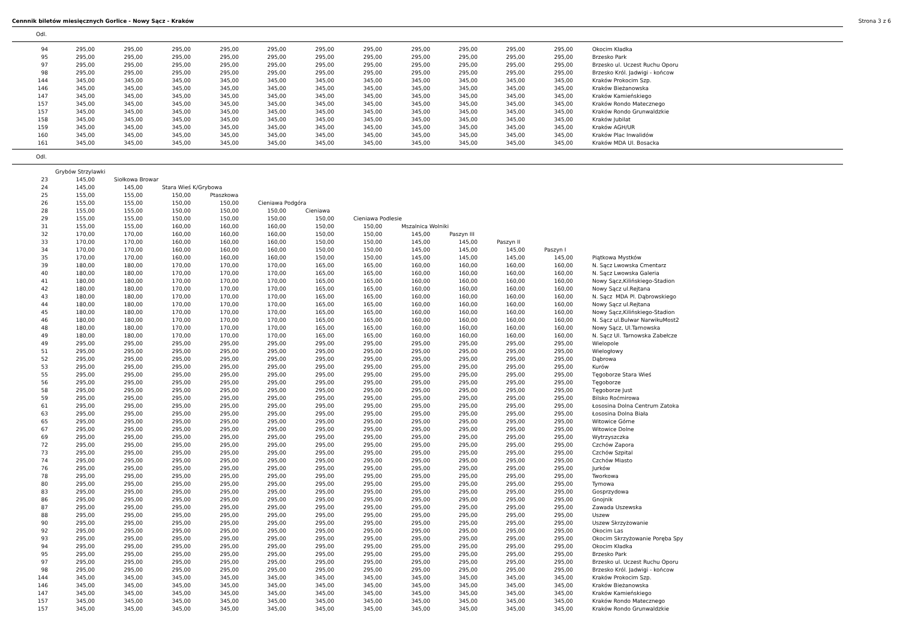Cennnik biletów miesięcznych Gorlice - Nowy Sącz - Kraków Strona 3 z 6
Odl.
| 94 | 295,00 | 295,00 | 295,00 | 295,00 | 295,00 | 295,00 | 295,00 | 295,00 | 295,00 | 295,00 | 295,00 | Okocim Kładka |
| 95 | 295,00 | 295,00 | 295,00 | 295,00 | 295,00 | 295,00 | 295,00 | 295,00 | 295,00 | 295,00 | 295,00 | Brzesko Park |
| 97 | 295,00 | 295,00 | 295,00 | 295,00 | 295,00 | 295,00 | 295,00 | 295,00 | 295,00 | 295,00 | 295,00 | Brzesko ul. Uczest Ruchu Oporu |
| 98 | 295,00 | 295,00 | 295,00 | 295,00 | 295,00 | 295,00 | 295,00 | 295,00 | 295,00 | 295,00 | 295,00 | Brzesko Król. Jadwigi - końcow |
| 144 | 345,00 | 345,00 | 345,00 | 345,00 | 345,00 | 345,00 | 345,00 | 345,00 | 345,00 | 345,00 | 345,00 | Kraków Prokocim Szp. |
| 146 | 345,00 | 345,00 | 345,00 | 345,00 | 345,00 | 345,00 | 345,00 | 345,00 | 345,00 | 345,00 | 345,00 | Kraków Bieżanowska |
| 147 | 345,00 | 345,00 | 345,00 | 345,00 | 345,00 | 345,00 | 345,00 | 345,00 | 345,00 | 345,00 | 345,00 | Kraków Kamieńskiego |
| 157 | 345,00 | 345,00 | 345,00 | 345,00 | 345,00 | 345,00 | 345,00 | 345,00 | 345,00 | 345,00 | 345,00 | Kraków Rondo Matecznego |
| 157 | 345,00 | 345,00 | 345,00 | 345,00 | 345,00 | 345,00 | 345,00 | 345,00 | 345,00 | 345,00 | 345,00 | Kraków Rondo Grunwaldzkie |
| 158 | 345,00 | 345,00 | 345,00 | 345,00 | 345,00 | 345,00 | 345,00 | 345,00 | 345,00 | 345,00 | 345,00 | Kraków Jubilat |
| 159 | 345,00 | 345,00 | 345,00 | 345,00 | 345,00 | 345,00 | 345,00 | 345,00 | 345,00 | 345,00 | 345,00 | Kraków AGH/UR |
| 160 | 345,00 | 345,00 | 345,00 | 345,00 | 345,00 | 345,00 | 345,00 | 345,00 | 345,00 | 345,00 | 345,00 | Kraków Plac Inwalidów |
| 161 | 345,00 | 345,00 | 345,00 | 345,00 | 345,00 | 345,00 | 345,00 | 345,00 | 345,00 | 345,00 | 345,00 | Kraków MDA Ul. Bosacka |
Odl.
| | Grybów Strzylawki | | | | | | | | | | | |
| 23 | 145,00 | Siołkowa Browar | | | | | | | | | | |
| 24 | 145,00 | 145,00 | Stara Wieś K/Grybowa | | | | | | | | | |
| 25 | 155,00 | 155,00 | 150,00 | Ptaszkowa | | | | | | | | |
| 26 | 155,00 | 155,00 | 150,00 | 150,00 | Cieniawa Podgóra | | | | | | | |
| 28 | 155,00 | 155,00 | 150,00 | 150,00 | 150,00 | Cieniawa | | | | | | |
| 29 | 155,00 | 155,00 | 150,00 | 150,00 | 150,00 | 150,00 | Cieniawa Podlesie | | | | | |
| 31 | 155,00 | 155,00 | 160,00 | 160,00 | 160,00 | 150,00 | 150,00 | Mszalnica Wolniki | | | | |
| 32 | 170,00 | 170,00 | 160,00 | 160,00 | 160,00 | 150,00 | 150,00 | 145,00 | Paszyn III | | | |
| 33 | 170,00 | 170,00 | 160,00 | 160,00 | 160,00 | 150,00 | 150,00 | 145,00 | 145,00 | Paszyn II | | |
| 34 | 170,00 | 170,00 | 160,00 | 160,00 | 160,00 | 150,00 | 150,00 | 145,00 | 145,00 | 145,00 | Paszyn I | |
| 35 | 170,00 | 170,00 | 160,00 | 160,00 | 160,00 | 150,00 | 150,00 | 145,00 | 145,00 | 145,00 | 145,00 | Piątkowa Mystków |
| 39 | 180,00 | 180,00 | 170,00 | 170,00 | 170,00 | 165,00 | 165,00 | 160,00 | 160,00 | 160,00 | 160,00 | N. Sącz Lwowska Cmentarz |
| 40 | 180,00 | 180,00 | 170,00 | 170,00 | 170,00 | 165,00 | 165,00 | 160,00 | 160,00 | 160,00 | 160,00 | N. Sącz Lwowska Galeria |
| 41 | 180,00 | 180,00 | 170,00 | 170,00 | 170,00 | 165,00 | 165,00 | 160,00 | 160,00 | 160,00 | 160,00 | Nowy Sącz,Kilińskiego-Stadion |
| 42 | 180,00 | 180,00 | 170,00 | 170,00 | 170,00 | 165,00 | 165,00 | 160,00 | 160,00 | 160,00 | 160,00 | Nowy Sącz ul.Rejtana |
| 43 | 180,00 | 180,00 | 170,00 | 170,00 | 170,00 | 165,00 | 165,00 | 160,00 | 160,00 | 160,00 | 160,00 | N. Sącz MDA Pl. Dąbrowskiego |
| 44 | 180,00 | 180,00 | 170,00 | 170,00 | 170,00 | 165,00 | 165,00 | 160,00 | 160,00 | 160,00 | 160,00 | Nowy Sącz ul.Rejtana |
| 45 | 180,00 | 180,00 | 170,00 | 170,00 | 170,00 | 165,00 | 165,00 | 160,00 | 160,00 | 160,00 | 160,00 | Nowy Sącz,Kilińskiego-Stadion |
| 46 | 180,00 | 180,00 | 170,00 | 170,00 | 170,00 | 165,00 | 165,00 | 160,00 | 160,00 | 160,00 | 160,00 | N. Sącz ul.Bulwar NarwikuMost2 |
| 48 | 180,00 | 180,00 | 170,00 | 170,00 | 170,00 | 165,00 | 165,00 | 160,00 | 160,00 | 160,00 | 160,00 | Nowy Sącz, Ul.Tarnowska |
| 49 | 180,00 | 180,00 | 170,00 | 170,00 | 170,00 | 165,00 | 165,00 | 160,00 | 160,00 | 160,00 | 160,00 | N. Sącz Ul. Tarnowska Zabełcze |
| 49 | 295,00 | 295,00 | 295,00 | 295,00 | 295,00 | 295,00 | 295,00 | 295,00 | 295,00 | 295,00 | 295,00 | Wielopole |
| 51 | 295,00 | 295,00 | 295,00 | 295,00 | 295,00 | 295,00 | 295,00 | 295,00 | 295,00 | 295,00 | 295,00 | Wielogłowy |
| 52 | 295,00 | 295,00 | 295,00 | 295,00 | 295,00 | 295,00 | 295,00 | 295,00 | 295,00 | 295,00 | 295,00 | Dąbrowa |
| 53 | 295,00 | 295,00 | 295,00 | 295,00 | 295,00 | 295,00 | 295,00 | 295,00 | 295,00 | 295,00 | 295,00 | Kurów |
| 55 | 295,00 | 295,00 | 295,00 | 295,00 | 295,00 | 295,00 | 295,00 | 295,00 | 295,00 | 295,00 | 295,00 | Tęgoborze Stara Wieś |
| 56 | 295,00 | 295,00 | 295,00 | 295,00 | 295,00 | 295,00 | 295,00 | 295,00 | 295,00 | 295,00 | 295,00 | Tęgoborze |
| 58 | 295,00 | 295,00 | 295,00 | 295,00 | 295,00 | 295,00 | 295,00 | 295,00 | 295,00 | 295,00 | 295,00 | Tęgoborze Just |
| 59 | 295,00 | 295,00 | 295,00 | 295,00 | 295,00 | 295,00 | 295,00 | 295,00 | 295,00 | 295,00 | 295,00 | Bilsko Roćmirowa |
| 61 | 295,00 | 295,00 | 295,00 | 295,00 | 295,00 | 295,00 | 295,00 | 295,00 | 295,00 | 295,00 | 295,00 | Łososina Dolna Centrum Zatoka |
| 63 | 295,00 | 295,00 | 295,00 | 295,00 | 295,00 | 295,00 | 295,00 | 295,00 | 295,00 | 295,00 | 295,00 | Łososina Dolna Biała |
| 65 | 295,00 | 295,00 | 295,00 | 295,00 | 295,00 | 295,00 | 295,00 | 295,00 | 295,00 | 295,00 | 295,00 | Witowice Górne |
| 67 | 295,00 | 295,00 | 295,00 | 295,00 | 295,00 | 295,00 | 295,00 | 295,00 | 295,00 | 295,00 | 295,00 | Witowice Dolne |
| 69 | 295,00 | 295,00 | 295,00 | 295,00 | 295,00 | 295,00 | 295,00 | 295,00 | 295,00 | 295,00 | 295,00 | Wytrzyszczka |
| 72 | 295,00 | 295,00 | 295,00 | 295,00 | 295,00 | 295,00 | 295,00 | 295,00 | 295,00 | 295,00 | 295,00 | Czchów Zapora |
| 73 | 295,00 | 295,00 | 295,00 | 295,00 | 295,00 | 295,00 | 295,00 | 295,00 | 295,00 | 295,00 | 295,00 | Czchów Szpital |
| 74 | 295,00 | 295,00 | 295,00 | 295,00 | 295,00 | 295,00 | 295,00 | 295,00 | 295,00 | 295,00 | 295,00 | Czchów Miasto |
| 76 | 295,00 | 295,00 | 295,00 | 295,00 | 295,00 | 295,00 | 295,00 | 295,00 | 295,00 | 295,00 | 295,00 | Jurków |
| 78 | 295,00 | 295,00 | 295,00 | 295,00 | 295,00 | 295,00 | 295,00 | 295,00 | 295,00 | 295,00 | 295,00 | Tworkowa |
| 80 | 295,00 | 295,00 | 295,00 | 295,00 | 295,00 | 295,00 | 295,00 | 295,00 | 295,00 | 295,00 | 295,00 | Tymowa |
| 83 | 295,00 | 295,00 | 295,00 | 295,00 | 295,00 | 295,00 | 295,00 | 295,00 | 295,00 | 295,00 | 295,00 | Gosprzydowa |
| 86 | 295,00 | 295,00 | 295,00 | 295,00 | 295,00 | 295,00 | 295,00 | 295,00 | 295,00 | 295,00 | 295,00 | Gnojnik |
| 87 | 295,00 | 295,00 | 295,00 | 295,00 | 295,00 | 295,00 | 295,00 | 295,00 | 295,00 | 295,00 | 295,00 | Zawada Uszewska |
| 88 | 295,00 | 295,00 | 295,00 | 295,00 | 295,00 | 295,00 | 295,00 | 295,00 | 295,00 | 295,00 | 295,00 | Uszew |
| 90 | 295,00 | 295,00 | 295,00 | 295,00 | 295,00 | 295,00 | 295,00 | 295,00 | 295,00 | 295,00 | 295,00 | Uszew Skrzyżowanie |
| 92 | 295,00 | 295,00 | 295,00 | 295,00 | 295,00 | 295,00 | 295,00 | 295,00 | 295,00 | 295,00 | 295,00 | Okocim Las |
| 93 | 295,00 | 295,00 | 295,00 | 295,00 | 295,00 | 295,00 | 295,00 | 295,00 | 295,00 | 295,00 | 295,00 | Okocim Skrzyżowanie Poręba Spy |
| 94 | 295,00 | 295,00 | 295,00 | 295,00 | 295,00 | 295,00 | 295,00 | 295,00 | 295,00 | 295,00 | 295,00 | Okocim Kładka |
| 95 | 295,00 | 295,00 | 295,00 | 295,00 | 295,00 | 295,00 | 295,00 | 295,00 | 295,00 | 295,00 | 295,00 | Brzesko Park |
| 97 | 295,00 | 295,00 | 295,00 | 295,00 | 295,00 | 295,00 | 295,00 | 295,00 | 295,00 | 295,00 | 295,00 | Brzesko ul. Uczest Ruchu Oporu |
| 98 | 295,00 | 295,00 | 295,00 | 295,00 | 295,00 | 295,00 | 295,00 | 295,00 | 295,00 | 295,00 | 295,00 | Brzesko Król. Jadwigi - końcow |
| 144 | 345,00 | 345,00 | 345,00 | 345,00 | 345,00 | 345,00 | 345,00 | 345,00 | 345,00 | 345,00 | 345,00 | Kraków Prokocim Szp. |
| 146 | 345,00 | 345,00 | 345,00 | 345,00 | 345,00 | 345,00 | 345,00 | 345,00 | 345,00 | 345,00 | 345,00 | Kraków Bieżanowska |
| 147 | 345,00 | 345,00 | 345,00 | 345,00 | 345,00 | 345,00 | 345,00 | 345,00 | 345,00 | 345,00 | 345,00 | Kraków Kamieńskiego |
| 157 | 345,00 | 345,00 | 345,00 | 345,00 | 345,00 | 345,00 | 345,00 | 345,00 | 345,00 | 345,00 | 345,00 | Kraków Rondo Matecznego |
| 157 | 345,00 | 345,00 | 345,00 | 345,00 | 345,00 | 345,00 | 345,00 | 345,00 | 345,00 | 345,00 | 345,00 | Kraków Rondo Grunwaldzkie |